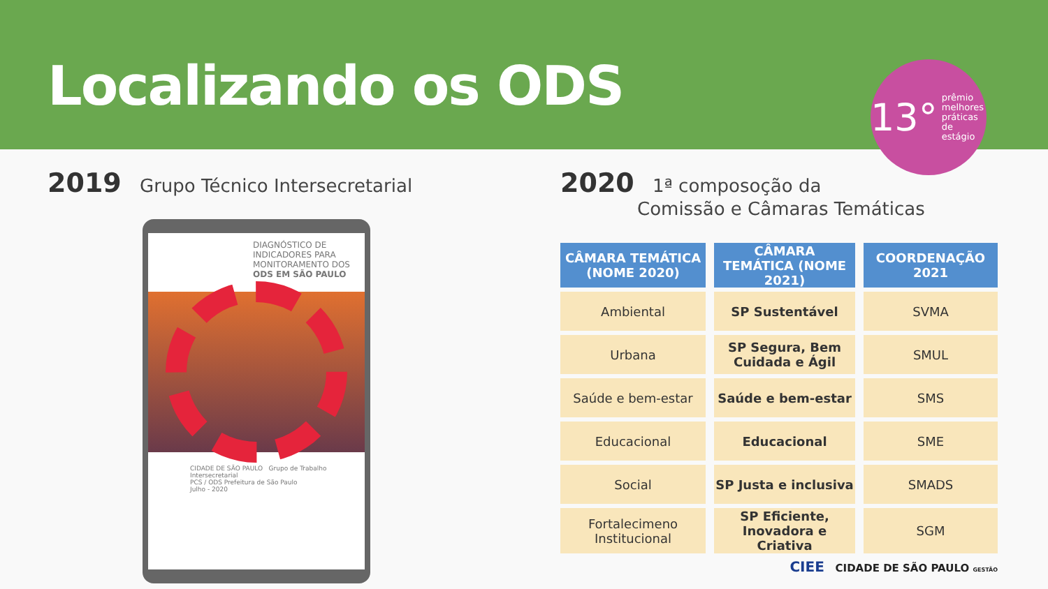Localizando os ODS
13° prêmio
melhores
práticas
de estágio
2019 Grupo Técnico Intersecretarial
DIAGNÓSTICO DE INDICADORES PARA MONITORAMENTO DOS ODS EM SÃO PAULO
CIDADE DE SÃO PAULO Grupo de Trabalho Intersecretarial
PCS / ODS Prefeitura de São Paulo
Julho - 2020
2020 1ª composoção da
Comissão e Câmaras Temáticas
| CÂMARA TEMÁTICA (NOME 2020) | CÂMARA TEMÁTICA (NOME 2021) | COORDENAÇÃO 2021 |
| --- | --- | --- |
| Ambiental | SP Sustentável | SVMA |
| Urbana | SP Segura, Bem Cuidada e Ágil | SMUL |
| Saúde e bem-estar | Saúde e bem-estar | SMS |
| Educacional | Educacional | SME |
| Social | SP Justa e inclusiva | SMADS |
| Fortalecimeno Institucional | SP Eficiente, Inovadora e Criativa | SGM |
CIEE CIDADE DE SÃO PAULO GESTÃO